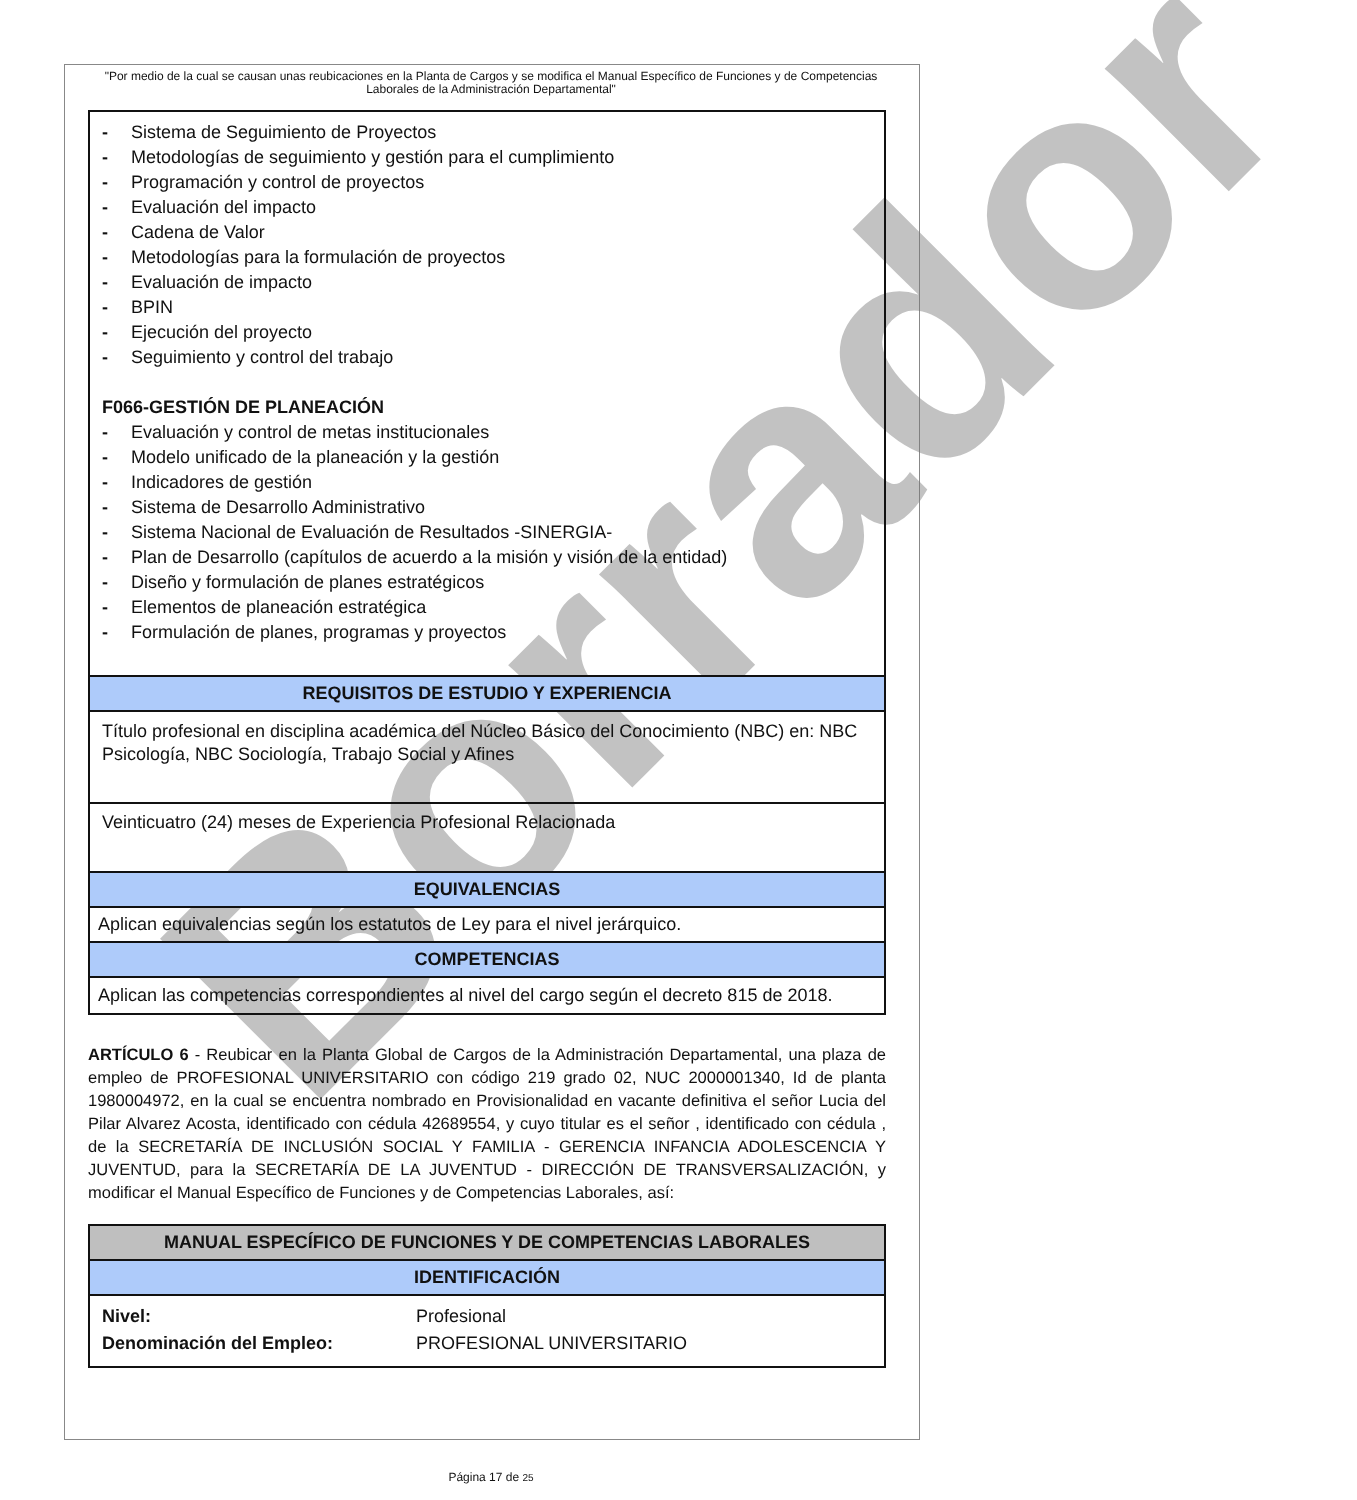Borrador
"Por medio de la cual se causan unas reubicaciones en la Planta de Cargos y se modifica el Manual Específico de Funciones y de Competencias Laborales de la Administración Departamental"
| - Sistema de Seguimiento de Proyectos - Metodologías de seguimiento y gestión para el cumplimiento - Programación y control de proyectos - Evaluación del impacto - Cadena de Valor - Metodologías para la formulación de proyectos - Evaluación de impacto - BPIN - Ejecución del proyecto - Seguimiento y control del trabajo F066-GESTIÓN DE PLANEACIÓN - Evaluación y control de metas institucionales - Modelo unificado de la planeación y la gestión - Indicadores de gestión - Sistema de Desarrollo Administrativo - Sistema Nacional de Evaluación de Resultados -SINERGIA- - Plan de Desarrollo (capítulos de acuerdo a la misión y visión de la entidad) - Diseño y formulación de planes estratégicos - Elementos de planeación estratégica - Formulación de planes, programas y proyectos |
| REQUISITOS DE ESTUDIO Y EXPERIENCIA |
| Título profesional en disciplina académica del Núcleo Básico del Conocimiento (NBC) en: NBC Psicología, NBC Sociología, Trabajo Social y Afines |
| Veinticuatro (24) meses de Experiencia Profesional Relacionada |
| EQUIVALENCIAS |
| Aplican equivalencias según los estatutos de Ley para el nivel jerárquico. |
| COMPETENCIAS |
| Aplican las competencias correspondientes al nivel del cargo según el decreto 815 de 2018. |
ARTÍCULO 6 - Reubicar en la Planta Global de Cargos de la Administración Departamental, una plaza de empleo de PROFESIONAL UNIVERSITARIO con código 219 grado 02, NUC 2000001340, Id de planta 1980004972, en la cual se encuentra nombrado en Provisionalidad en vacante definitiva el señor Lucia del Pilar Alvarez Acosta, identificado con cédula 42689554, y cuyo titular es el señor , identificado con cédula , de la SECRETARÍA DE INCLUSIÓN SOCIAL Y FAMILIA - GERENCIA INFANCIA ADOLESCENCIA Y JUVENTUD, para la SECRETARÍA DE LA JUVENTUD - DIRECCIÓN DE TRANSVERSALIZACIÓN, y modificar el Manual Específico de Funciones y de Competencias Laborales, así:
| MANUAL ESPECÍFICO DE FUNCIONES Y DE COMPETENCIAS LABORALES | |
| --- | --- |
| IDENTIFICACIÓN | |
| Nivel: | Profesional |
| Denominación del Empleo: | PROFESIONAL UNIVERSITARIO |
Página 17 de 25